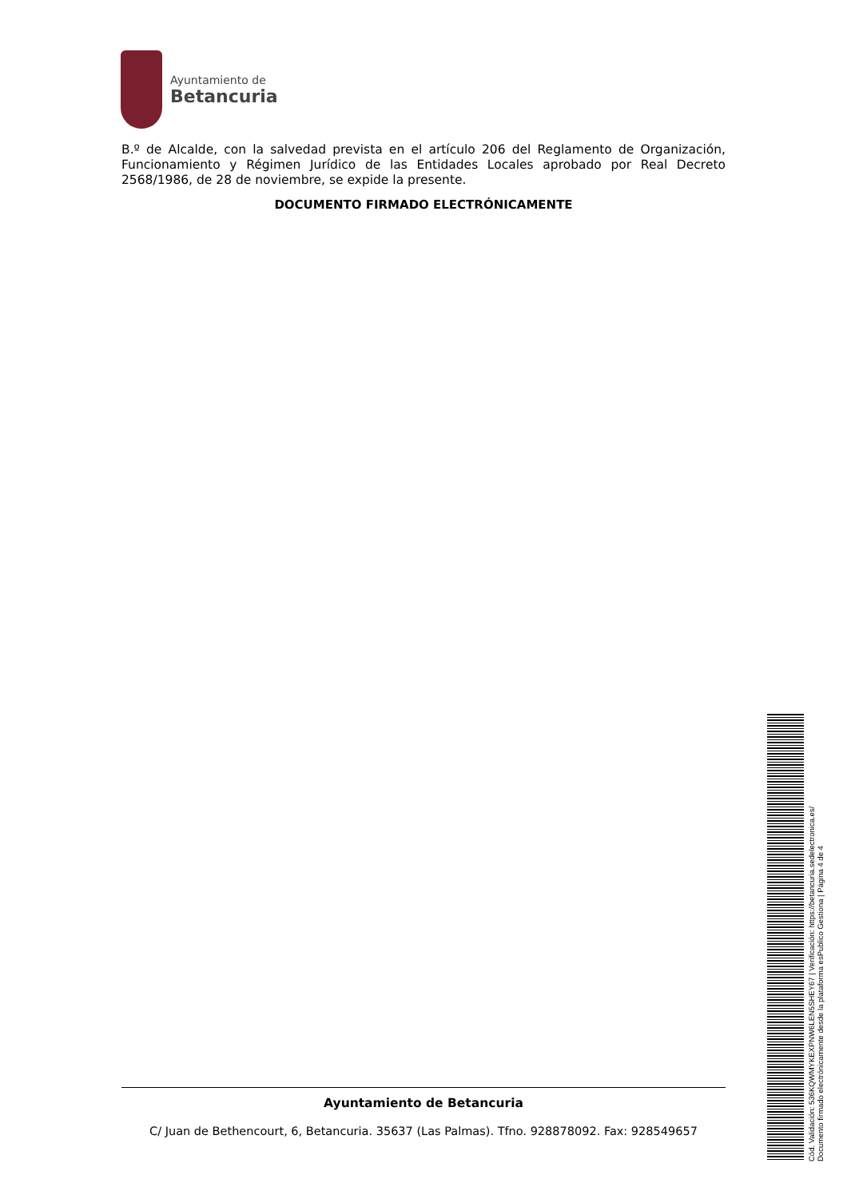Ayuntamiento de
Betancuria
B.º de Alcalde, con la salvedad prevista en el artículo 206 del Reglamento de Organización, Funcionamiento y Régimen Jurídico de las Entidades Locales aprobado por Real Decreto 2568/1986, de 28 de noviembre, se expide la presente.
DOCUMENTO FIRMADO ELECTRÓNICAMENTE
Ayuntamiento de Betancuria
C/ Juan de Bethencourt, 6, Betancuria. 35637 (Las Palmas). Tfno. 928878092. Fax: 928549657
Cód. Validación: 536KQWMYKEXPNW6LEN5SHEY67 | Verificación: https://betancuria.sedelectronica.es/
Documento firmado electrónicamente desde la plataforma esPublico Gestiona | Página 4 de 4